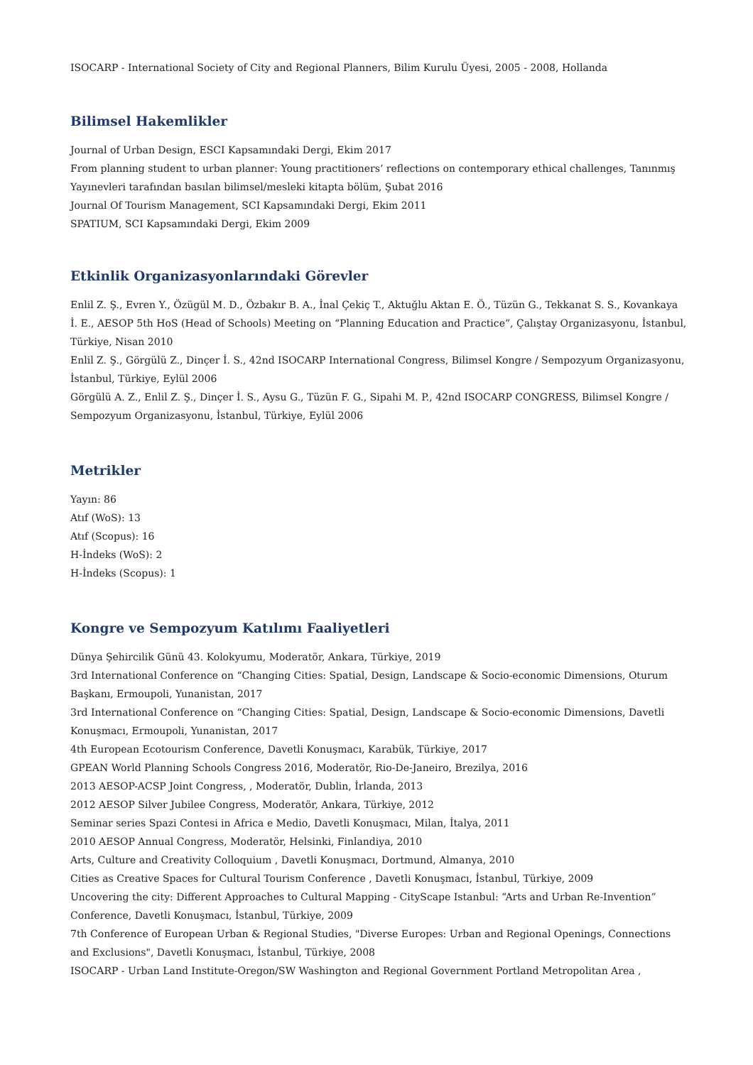ISOCARP - International Society of City and Regional Planners, Bilim Kurulu Üyesi, 2005 - 2008, Hollanda
Bilimsel Hakemlikler
Journal of Urban Design, ESCI Kapsamındaki Dergi, Ekim 2017
From planning student to urban planner: Young practitioners’ reflections on contemporary ethical challenges, Tanınmış Yayınevleri tarafından basılan bilimsel/mesleki kitapta bölüm, Şubat 2016
Journal Of Tourism Management, SCI Kapsamındaki Dergi, Ekim 2011
SPATIUM, SCI Kapsamındaki Dergi, Ekim 2009
Etkinlik Organizasyonlarındaki Görevler
Enlil Z. Ş., Evren Y., Özügül M. D., Özbakır B. A., İnal Çekiç T., Aktuğlu Aktan E. Ö., Tüzün G., Tekkanat S. S., Kovankaya İ. E., AESOP 5th HoS (Head of Schools) Meeting on “Planning Education and Practice”, Çalıştay Organizasyonu, İstanbul, Türkiye, Nisan 2010
Enlil Z. Ş., Görgülü Z., Dinçer İ. S., 42nd ISOCARP International Congress, Bilimsel Kongre / Sempozyum Organizasyonu, İstanbul, Türkiye, Eylül 2006
Görgülü A. Z., Enlil Z. Ş., Dinçer İ. S., Aysu G., Tüzün F. G., Sipahi M. P., 42nd ISOCARP CONGRESS, Bilimsel Kongre / Sempozyum Organizasyonu, İstanbul, Türkiye, Eylül 2006
Metrikler
Yayın: 86
Atıf (WoS): 13
Atıf (Scopus): 16
H-İndeks (WoS): 2
H-İndeks (Scopus): 1
Kongre ve Sempozyum Katılımı Faaliyetleri
Dünya Şehircilik Günü 43. Kolokyumu, Moderatör, Ankara, Türkiye, 2019
3rd International Conference on “Changing Cities: Spatial, Design, Landscape & Socio-economic Dimensions, Oturum Başkanı, Ermoupoli, Yunanistan, 2017
3rd International Conference on “Changing Cities: Spatial, Design, Landscape & Socio-economic Dimensions, Davetli Konuşmacı, Ermoupoli, Yunanistan, 2017
4th European Ecotourism Conference, Davetli Konuşmacı, Karabük, Türkiye, 2017
GPEAN World Planning Schools Congress 2016, Moderatör, Rio-De-Janeiro, Brezilya, 2016
2013 AESOP-ACSP Joint Congress, , Moderatör, Dublin, İrlanda, 2013
2012 AESOP Silver Jubilee Congress, Moderatör, Ankara, Türkiye, 2012
Seminar series Spazi Contesi in Africa e Medio, Davetli Konuşmacı, Milan, İtalya, 2011
2010 AESOP Annual Congress, Moderatör, Helsinki, Finlandiya, 2010
Arts, Culture and Creativity Colloquium , Davetli Konuşmacı, Dortmund, Almanya, 2010
Cities as Creative Spaces for Cultural Tourism Conference , Davetli Konuşmacı, İstanbul, Türkiye, 2009
Uncovering the city: Different Approaches to Cultural Mapping - CityScape Istanbul: “Arts and Urban Re-Invention” Conference, Davetli Konuşmacı, İstanbul, Türkiye, 2009
7th Conference of European Urban & Regional Studies, "Diverse Europes: Urban and Regional Openings, Connections and Exclusions", Davetli Konuşmacı, İstanbul, Türkiye, 2008
ISOCARP - Urban Land Institute-Oregon/SW Washington and Regional Government Portland Metropolitan Area ,